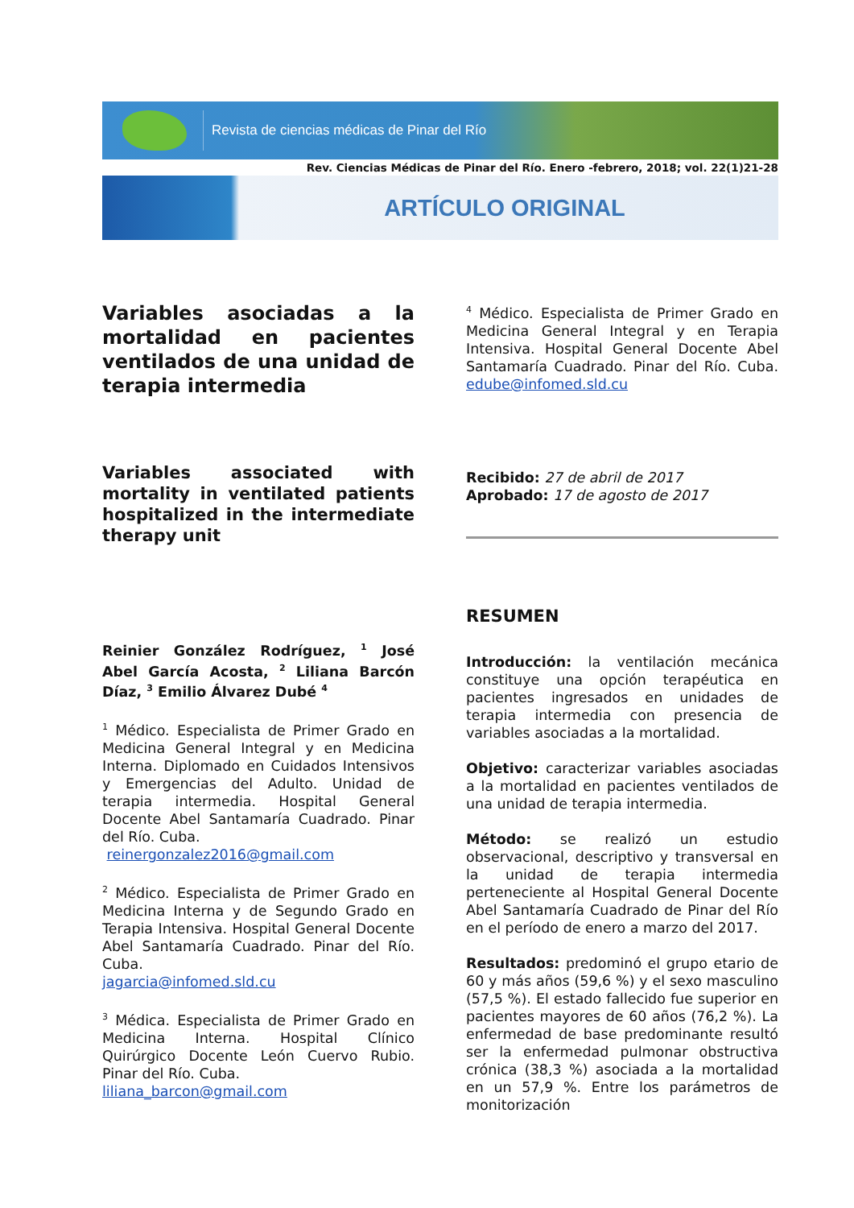Revista de ciencias médicas de Pinar del Río
Rev. Ciencias Médicas de Pinar del Río. Enero -febrero, 2018; vol. 22(1)21-28
ARTÍCULO ORIGINAL
Variables asociadas a la mortalidad en pacientes ventilados de una unidad de terapia intermedia
Variables associated with mortality in ventilated patients hospitalized in the intermediate therapy unit
Reinier González Rodríguez, <sup>1</sup> José Abel García Acosta, <sup>2</sup> Liliana Barcón Díaz, <sup>3</sup> Emilio Álvarez Dubé <sup>4</sup>
<sup>1</sup> Médico. Especialista de Primer Grado en Medicina General Integral y en Medicina Interna. Diplomado en Cuidados Intensivos y Emergencias del Adulto. Unidad de terapia intermedia. Hospital General Docente Abel Santamaría Cuadrado. Pinar del Río. Cuba.
reinergonzalez2016@gmail.com
<sup>2</sup> Médico. Especialista de Primer Grado en Medicina Interna y de Segundo Grado en Terapia Intensiva. Hospital General Docente Abel Santamaría Cuadrado. Pinar del Río. Cuba.
jagarcia@infomed.sld.cu
<sup>3</sup> Médica. Especialista de Primer Grado en Medicina Interna. Hospital Clínico Quirúrgico Docente León Cuervo Rubio. Pinar del Río. Cuba.
liliana_barcon@gmail.com
<sup>4</sup> Médico. Especialista de Primer Grado en Medicina General Integral y en Terapia Intensiva. Hospital General Docente Abel Santamaría Cuadrado. Pinar del Río. Cuba. edube@infomed.sld.cu
Recibido: 27 de abril de 2017
Aprobado: 17 de agosto de 2017
RESUMEN
Introducción: la ventilación mecánica constituye una opción terapéutica en pacientes ingresados en unidades de terapia intermedia con presencia de variables asociadas a la mortalidad.
Objetivo: caracterizar variables asociadas a la mortalidad en pacientes ventilados de una unidad de terapia intermedia.
Método: se realizó un estudio observacional, descriptivo y transversal en la unidad de terapia intermedia perteneciente al Hospital General Docente Abel Santamaría Cuadrado de Pinar del Río en el período de enero a marzo del 2017.
Resultados: predominó el grupo etario de 60 y más años (59,6 %) y el sexo masculino (57,5 %). El estado fallecido fue superior en pacientes mayores de 60 años (76,2 %). La enfermedad de base predominante resultó ser la enfermedad pulmonar obstructiva crónica (38,3 %) asociada a la mortalidad en un 57,9 %. Entre los parámetros de monitorización